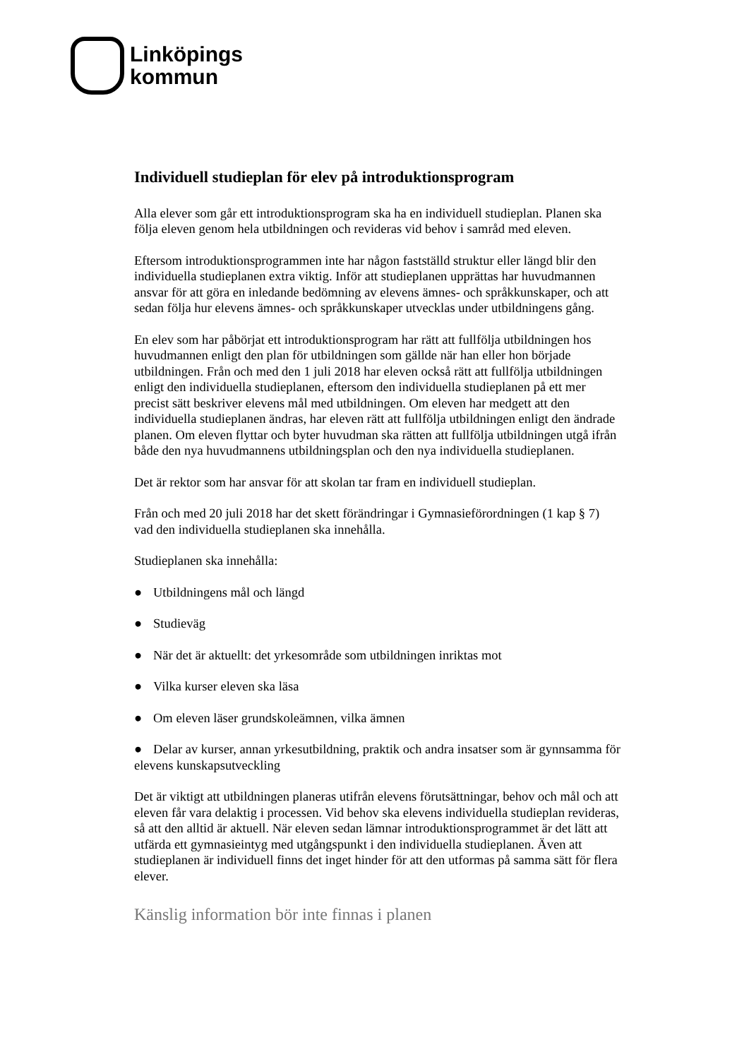Linköpings
kommun
Individuell studieplan för elev på introduktionsprogram
Alla elever som går ett introduktionsprogram ska ha en individuell studieplan. Planen ska följa eleven genom hela utbildningen och revideras vid behov i samråd med eleven.
Eftersom introduktionsprogrammen inte har någon fastställd struktur eller längd blir den individuella studieplanen extra viktig. Inför att studieplanen upprättas har huvudmannen ansvar för att göra en inledande bedömning av elevens ämnes- och språkkunskaper, och att sedan följa hur elevens ämnes- och språkkunskaper utvecklas under utbildningens gång.
En elev som har påbörjat ett introduktionsprogram har rätt att fullfölja utbildningen hos huvudmannen enligt den plan för utbildningen som gällde när han eller hon började utbildningen. Från och med den 1 juli 2018 har eleven också rätt att fullfölja utbildningen enligt den individuella studieplanen, eftersom den individuella studieplanen på ett mer precist sätt beskriver elevens mål med utbildningen. Om eleven har medgett att den individuella studieplanen ändras, har eleven rätt att fullfölja utbildningen enligt den ändrade planen. Om eleven flyttar och byter huvudman ska rätten att fullfölja utbildningen utgå ifrån både den nya huvudmannens utbildningsplan och den nya individuella studieplanen.
Det är rektor som har ansvar för att skolan tar fram en individuell studieplan.
Från och med 20 juli 2018 har det skett förändringar i Gymnasieförordningen (1 kap § 7) vad den individuella studieplanen ska innehålla.
Studieplanen ska innehålla:
● Utbildningens mål och längd
● Studieväg
● När det är aktuellt: det yrkesområde som utbildningen inriktas mot
● Vilka kurser eleven ska läsa
● Om eleven läser grundskoleämnen, vilka ämnen
● Delar av kurser, annan yrkesutbildning, praktik och andra insatser som är gynnsamma för elevens kunskapsutveckling
Det är viktigt att utbildningen planeras utifrån elevens förutsättningar, behov och mål och att eleven får vara delaktig i processen. Vid behov ska elevens individuella studieplan revideras, så att den alltid är aktuell. När eleven sedan lämnar introduktionsprogrammet är det lätt att utfärda ett gymnasieintyg med utgångspunkt i den individuella studieplanen. Även att studieplanen är individuell finns det inget hinder för att den utformas på samma sätt för flera elever.
Känslig information bör inte finnas i planen